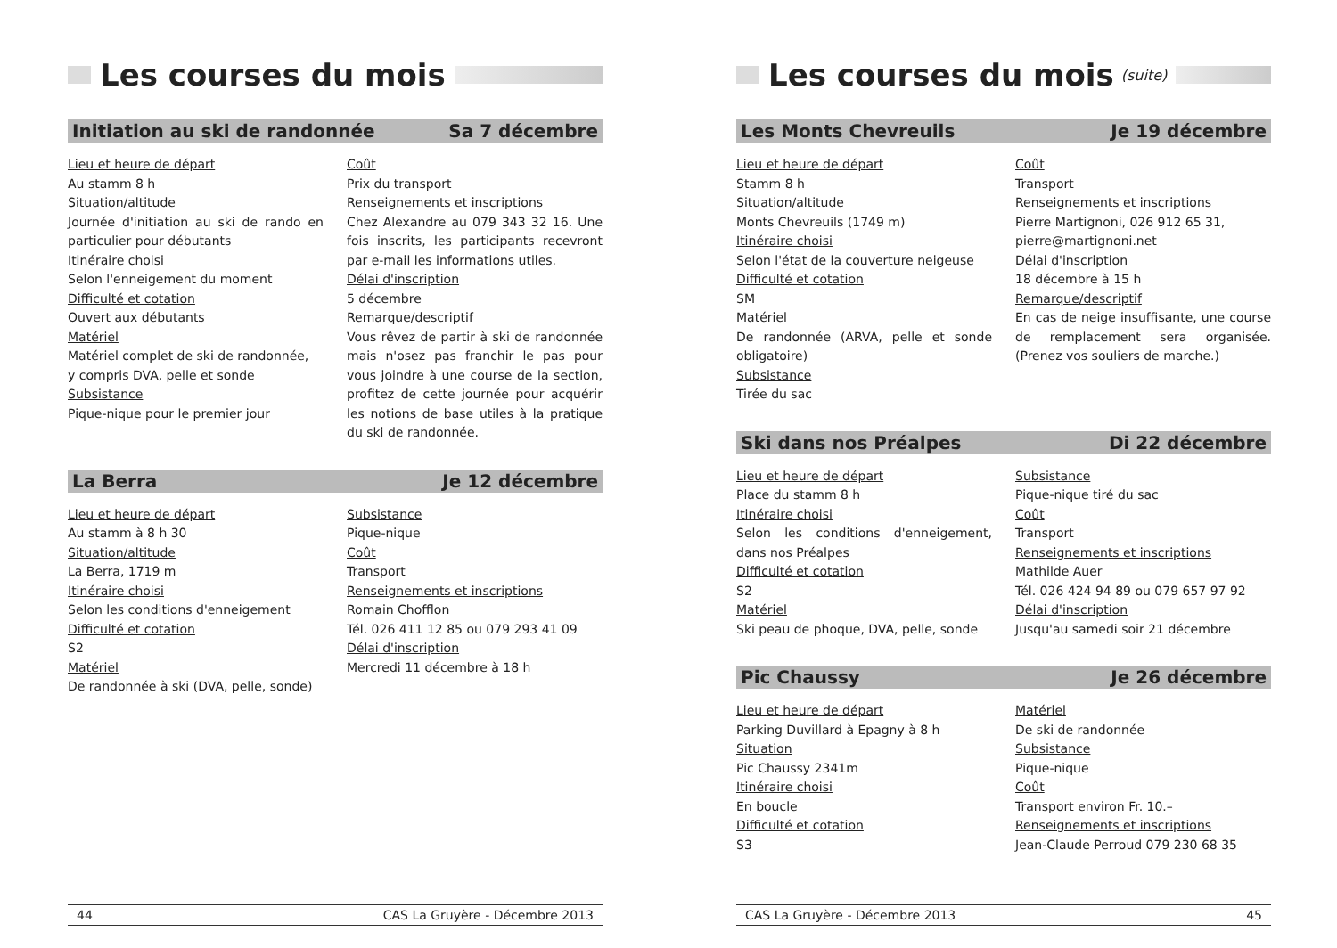Les courses du mois
Initiation au ski de randonnée Sa 7 décembre
Lieu et heure de départ
Au stamm 8 h
Situation/altitude
Journée d'initiation au ski de rando en particulier pour débutants
Itinéraire choisi
Selon l'enneigement du moment
Difficulté et cotation
Ouvert aux débutants
Matériel
Matériel complet de ski de randonnée,
y compris DVA, pelle et sonde
Subsistance
Pique-nique pour le premier jour
Coût
Prix du transport
Renseignements et inscriptions
Chez Alexandre au 079 343 32 16. Une fois inscrits, les participants recevront par e-mail les informations utiles.
Délai d'inscription
5 décembre
Remarque/descriptif
Vous rêvez de partir à ski de randonnée mais n'osez pas franchir le pas pour vous joindre à une course de la section, profitez de cette journée pour acquérir les notions de base utiles à la pratique du ski de randonnée.
La Berra Je 12 décembre
Lieu et heure de départ
Au stamm à 8 h 30
Situation/altitude
La Berra, 1719 m
Itinéraire choisi
Selon les conditions d'enneigement
Difficulté et cotation
S2
Matériel
De randonnée à ski (DVA, pelle, sonde)
Subsistance
Pique-nique
Coût
Transport
Renseignements et inscriptions
Romain Chofflon
Tél. 026 411 12 85 ou 079 293 41 09
Délai d'inscription
Mercredi 11 décembre à 18 h
44 CAS La Gruyère - Décembre 2013
Les courses du mois (suite)
Les Monts Chevreuils Je 19 décembre
Lieu et heure de départ
Stamm 8 h
Situation/altitude
Monts Chevreuils (1749 m)
Itinéraire choisi
Selon l'état de la couverture neigeuse
Difficulté et cotation
SM
Matériel
De randonnée (ARVA, pelle et sonde obligatoire)
Subsistance
Tirée du sac
Coût
Transport
Renseignements et inscriptions
Pierre Martignoni, 026 912 65 31,
pierre@martignoni.net
Délai d'inscription
18 décembre à 15 h
Remarque/descriptif
En cas de neige insuffisante, une course de remplacement sera organisée. (Prenez vos souliers de marche.)
Ski dans nos Préalpes Di 22 décembre
Lieu et heure de départ
Place du stamm 8 h
Itinéraire choisi
Selon les conditions d'enneigement, dans nos Préalpes
Difficulté et cotation
S2
Matériel
Ski peau de phoque, DVA, pelle, sonde
Subsistance
Pique-nique tiré du sac
Coût
Transport
Renseignements et inscriptions
Mathilde Auer
Tél. 026 424 94 89 ou 079 657 97 92
Délai d'inscription
Jusqu'au samedi soir 21 décembre
Pic Chaussy Je 26 décembre
Lieu et heure de départ
Parking Duvillard à Epagny à 8 h
Situation
Pic Chaussy 2341m
Itinéraire choisi
En boucle
Difficulté et cotation
S3
Matériel
De ski de randonnée
Subsistance
Pique-nique
Coût
Transport environ Fr. 10.–
Renseignements et inscriptions
Jean-Claude Perroud 079 230 68 35
CAS La Gruyère - Décembre 2013 45